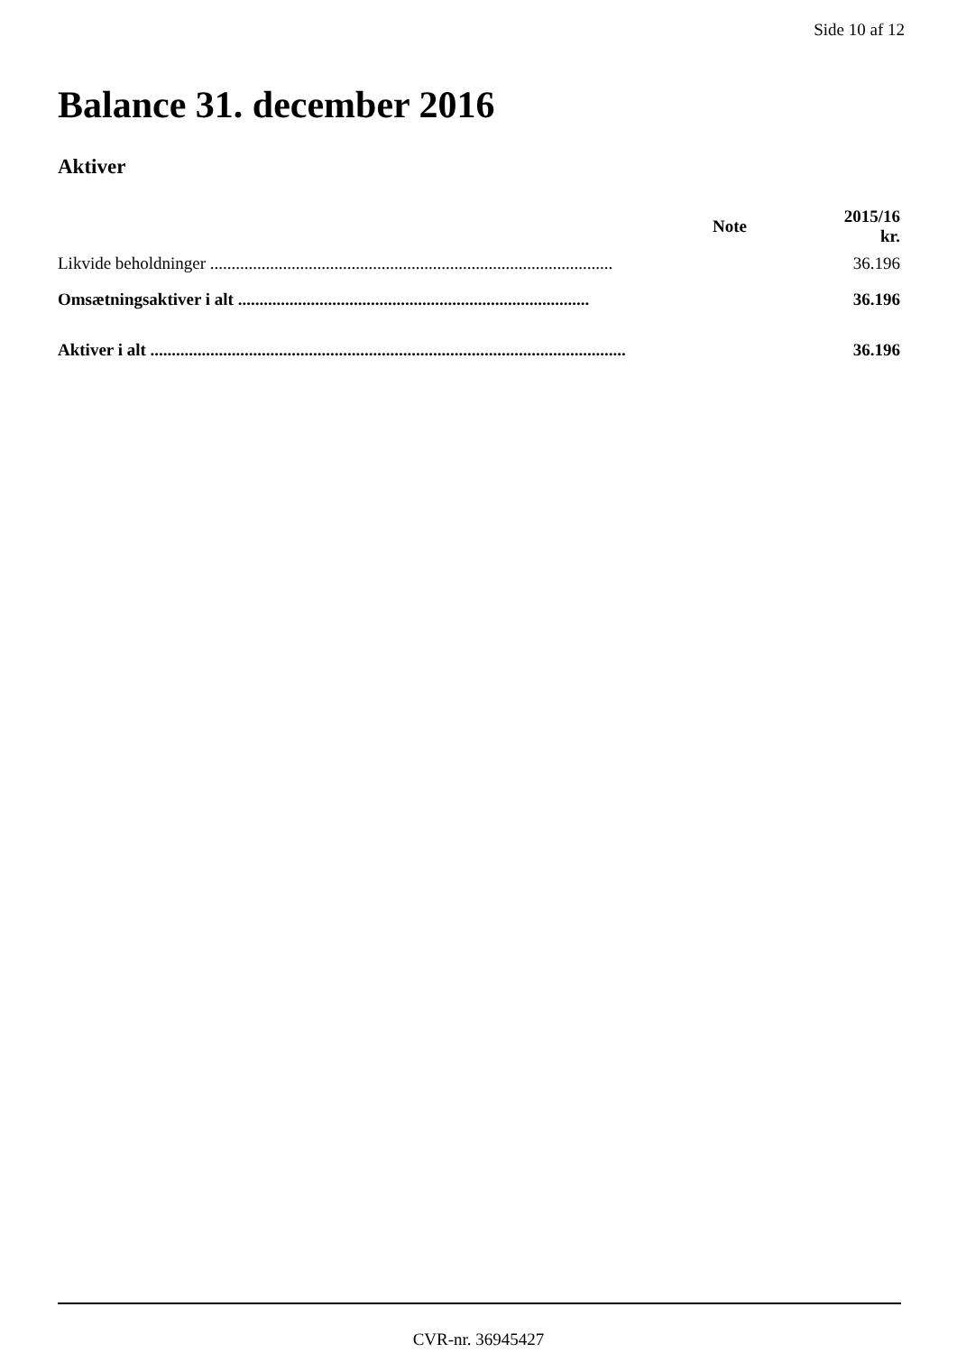Side 10 af 12
Balance 31. december 2016
Aktiver
| | Note | 2015/16 kr. |
| --- | --- | --- |
| Likvide beholdninger .............................................................................................. | | 36.196 |
| Omsætningsaktiver i alt .................................................................................. | | 36.196 |
| Aktiver i alt ............................................................................................................... | | 36.196 |
CVR-nr. 36945427